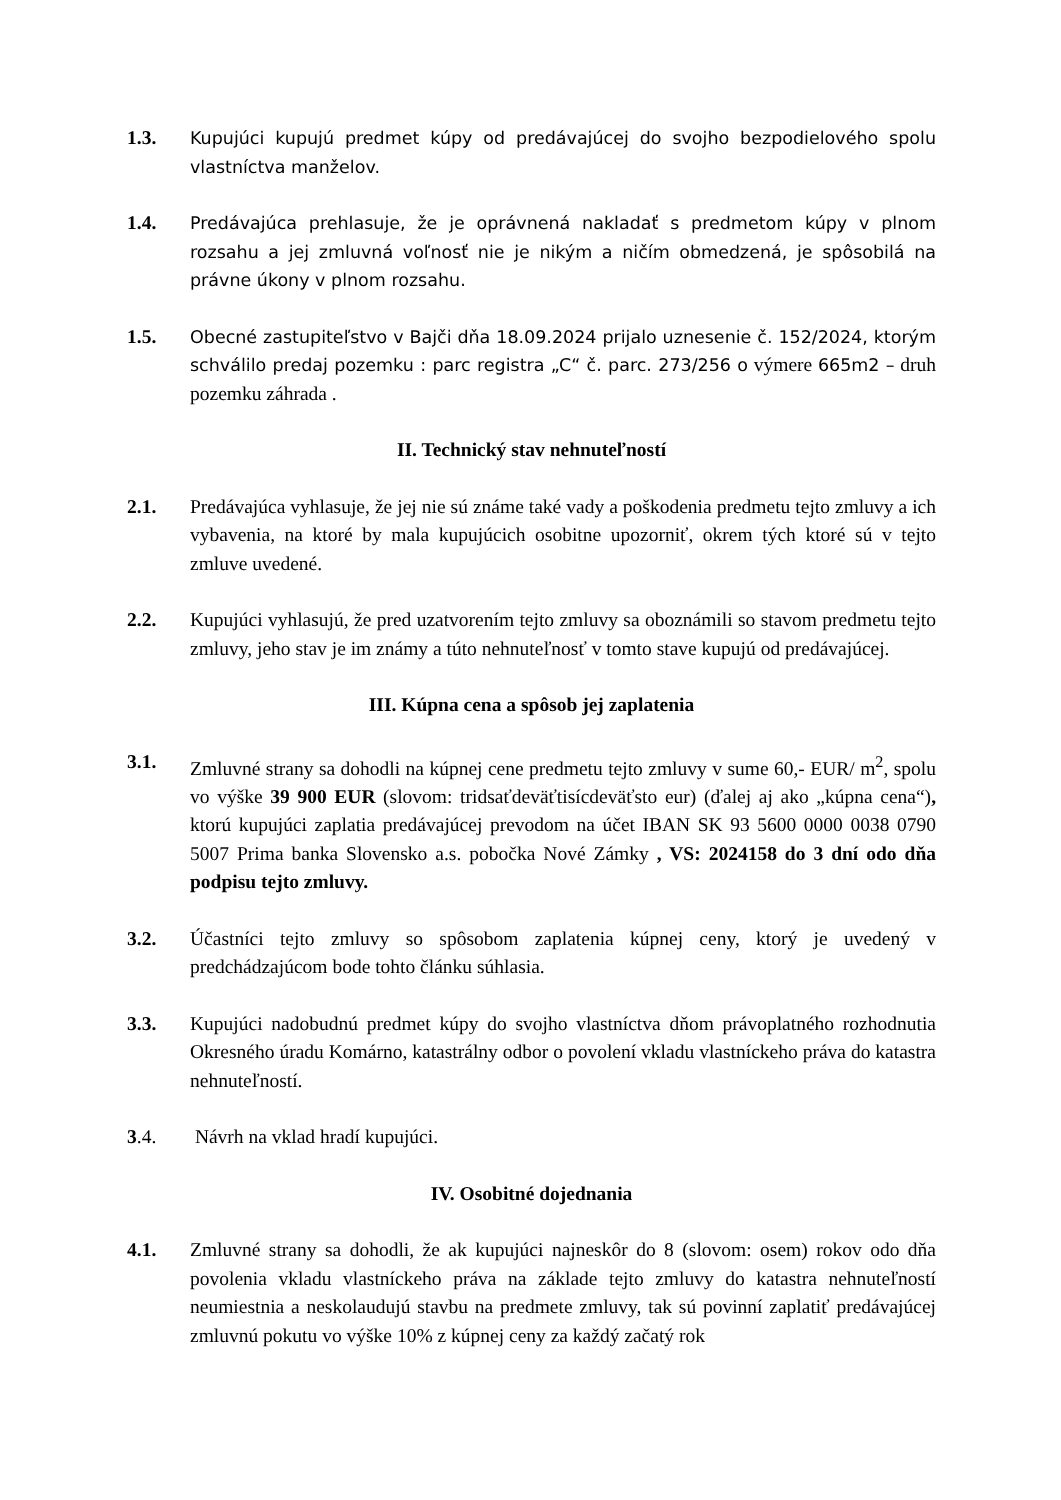1.3. Kupujúci kupujú predmet kúpy od predávajúcej do svojho bezpodielového spolu vlastníctva manželov.
1.4. Predávajúca prehlasuje, že je oprávnená nakladať s predmetom kúpy v plnom rozsahu a jej zmluvná voľnosť nie je nikým a ničím obmedzená, je spôsobilá na právne úkony v plnom rozsahu.
1.5. Obecné zastupiteľstvo v Bajči dňa 18.09.2024 prijalo uznesenie č. 152/2024, ktorým schválilo predaj pozemku : parc registra „C“ č. parc. 273/256 o výmere 665m2 – druh pozemku záhrada .
II. Technický stav nehnuteľností
2.1. Predávajúca vyhlasuje, že jej nie sú známe také vady a poškodenia predmetu tejto zmluvy a ich vybavenia, na ktoré by mala kupujúcich osobitne upozorniť, okrem tých ktoré sú v tejto zmluve uvedené.
2.2. Kupujúci vyhlasujú, že pred uzatvorením tejto zmluvy sa oboznámili so stavom predmetu tejto zmluvy, jeho stav je im známy a túto nehnuteľnosť v tomto stave kupujú od predávajúcej.
III. Kúpna cena a spôsob jej zaplatenia
3.1. Zmluvné strany sa dohodli na kúpnej cene predmetu tejto zmluvy v sume 60,- EUR/ m<sup>2</sup>, spolu vo výške 39 900 EUR (slovom: tridsaťdeväťtisícdeväťsto eur) (ďalej aj ako „kúpna cena“), ktorú kupujúci zaplatia predávajúcej prevodom na účet IBAN SK 93 5600 0000 0038 0790 5007 Prima banka Slovensko a.s. pobočka Nové Zámky , VS: 2024158 do 3 dní odo dňa podpisu tejto zmluvy.
3.2. Účastníci tejto zmluvy so spôsobom zaplatenia kúpnej ceny, ktorý je uvedený v predchádzajúcom bode tohto článku súhlasia.
3.3. Kupujúci nadobudnú predmet kúpy do svojho vlastníctva dňom právoplatného rozhodnutia Okresného úradu Komárno, katastrálny odbor o povolení vkladu vlastníckeho práva do katastra nehnuteľností.
3.4. Návrh na vklad hradí kupujúci.
IV. Osobitné dojednania
4.1. Zmluvné strany sa dohodli, že ak kupujúci najneskôr do 8 (slovom: osem) rokov odo dňa povolenia vkladu vlastníckeho práva na základe tejto zmluvy do katastra nehnuteľností neumiestnia a neskolaudujú stavbu na predmete zmluvy, tak sú povinní zaplatiť predávajúcej zmluvnú pokutu vo výške 10% z kúpnej ceny za každý začatý rok